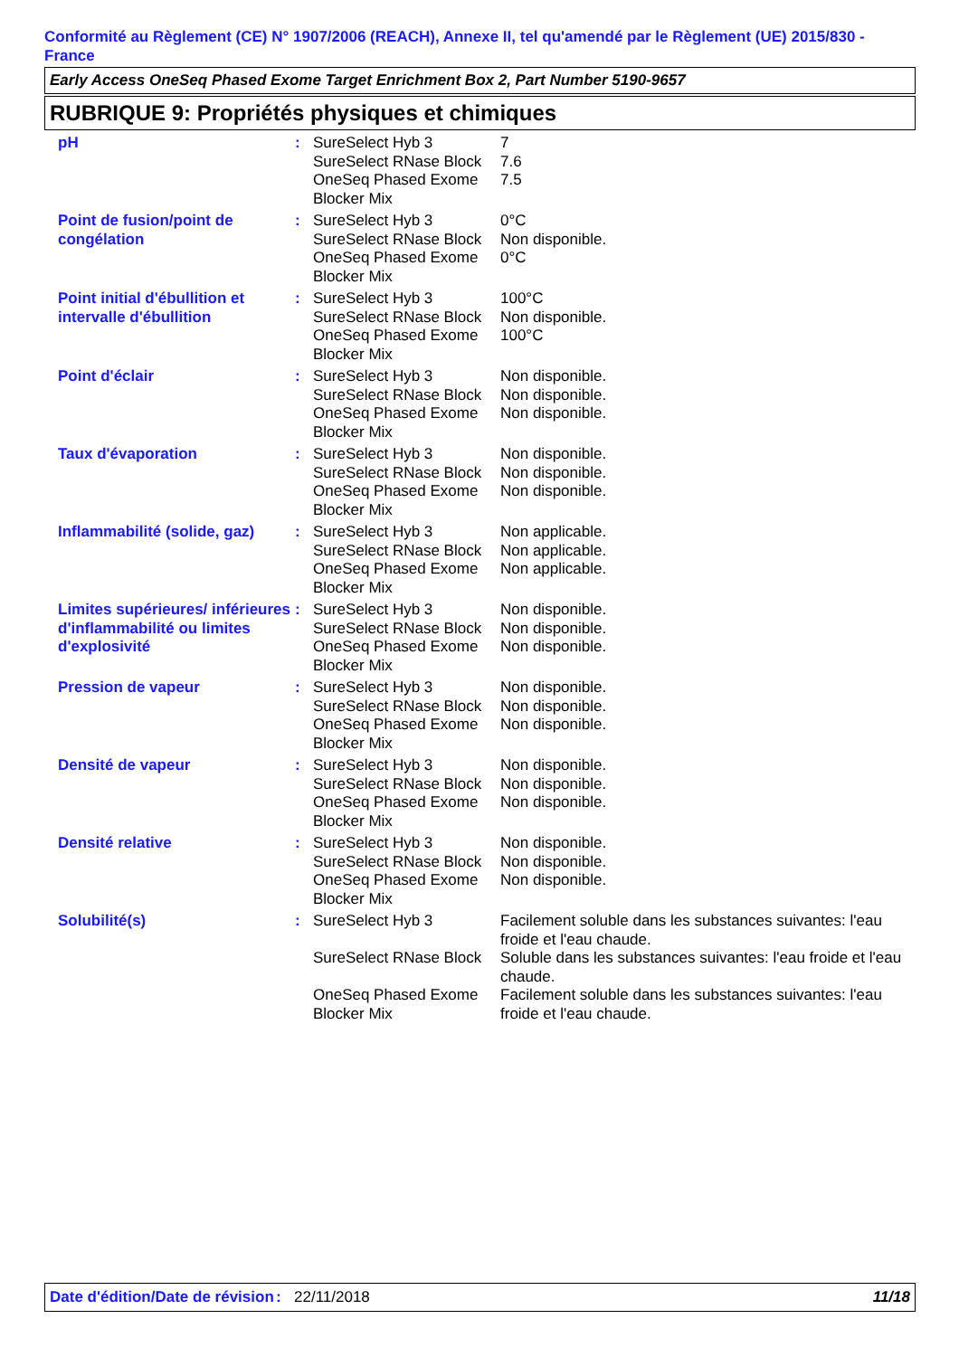Conformité au Règlement (CE) N° 1907/2006 (REACH), Annexe II, tel qu'amendé par le Règlement (UE) 2015/830 - France
Early Access OneSeq Phased Exome Target Enrichment Box 2, Part Number 5190-9657
RUBRIQUE 9: Propriétés physiques et chimiques
| pH | : | SureSelect Hyb 3 | 7 |
| | | SureSelect RNase Block | 7.6 |
| | | OneSeq Phased Exome Blocker Mix | 7.5 |
| Point de fusion/point de congélation | : | SureSelect Hyb 3 | 0°C |
| | | SureSelect RNase Block | Non disponible. |
| | | OneSeq Phased Exome Blocker Mix | 0°C |
| Point initial d'ébullition et intervalle d'ébullition | : | SureSelect Hyb 3 | 100°C |
| | | SureSelect RNase Block | Non disponible. |
| | | OneSeq Phased Exome Blocker Mix | 100°C |
| Point d'éclair | : | SureSelect Hyb 3 | Non disponible. |
| | | SureSelect RNase Block | Non disponible. |
| | | OneSeq Phased Exome Blocker Mix | Non disponible. |
| Taux d'évaporation | : | SureSelect Hyb 3 | Non disponible. |
| | | SureSelect RNase Block | Non disponible. |
| | | OneSeq Phased Exome Blocker Mix | Non disponible. |
| Inflammabilité (solide, gaz) | : | SureSelect Hyb 3 | Non applicable. |
| | | SureSelect RNase Block | Non applicable. |
| | | OneSeq Phased Exome Blocker Mix | Non applicable. |
| Limites supérieures/ inférieures d'inflammabilité ou limites d'explosivité | : | SureSelect Hyb 3 | Non disponible. |
| | | SureSelect RNase Block | Non disponible. |
| | | OneSeq Phased Exome Blocker Mix | Non disponible. |
| Pression de vapeur | : | SureSelect Hyb 3 | Non disponible. |
| | | SureSelect RNase Block | Non disponible. |
| | | OneSeq Phased Exome Blocker Mix | Non disponible. |
| Densité de vapeur | : | SureSelect Hyb 3 | Non disponible. |
| | | SureSelect RNase Block | Non disponible. |
| | | OneSeq Phased Exome Blocker Mix | Non disponible. |
| Densité relative | : | SureSelect Hyb 3 | Non disponible. |
| | | SureSelect RNase Block | Non disponible. |
| | | OneSeq Phased Exome Blocker Mix | Non disponible. |
| Solubilité(s) | : | SureSelect Hyb 3 | Facilement soluble dans les substances suivantes: l'eau froide et l'eau chaude. |
| | | SureSelect RNase Block | Soluble dans les substances suivantes: l'eau froide et l'eau chaude. |
| | | OneSeq Phased Exome Blocker Mix | Facilement soluble dans les substances suivantes: l'eau froide et l'eau chaude. |
Date d'édition/Date de révision
: 22/11/2018 11/18